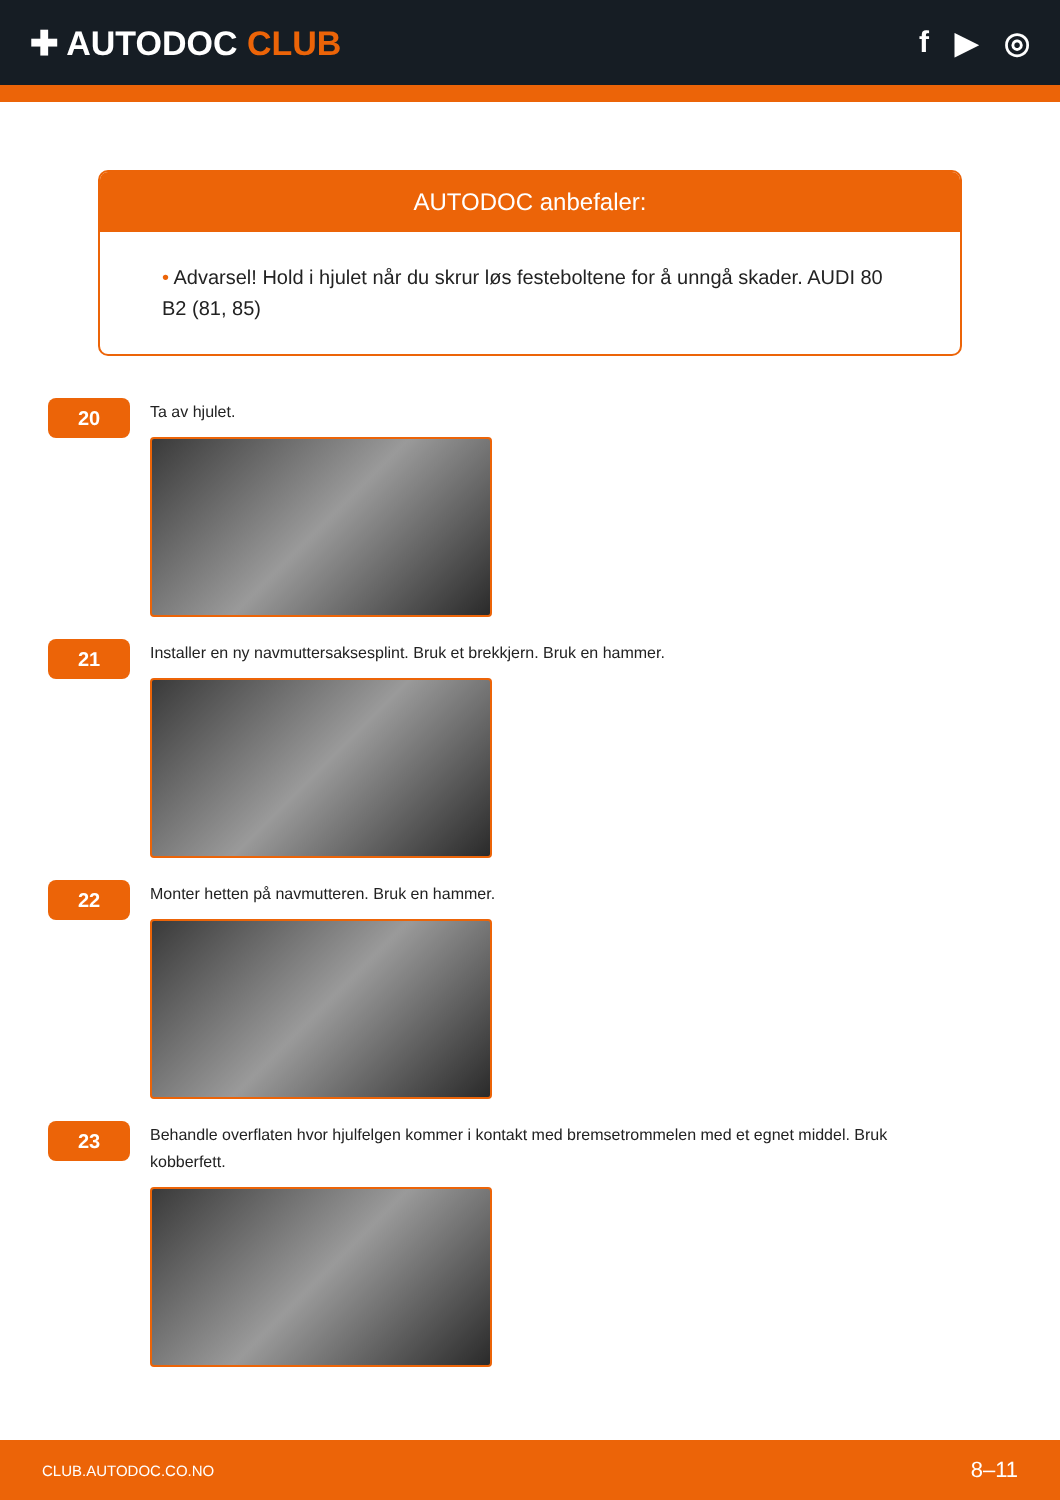✚ AUTODOC CLUB f ▶ ◎
AUTODOC anbefaler:
• Advarsel! Hold i hjulet når du skrur løs festeboltene for å unngå skader. AUDI 80 B2 (81, 85)
20
Ta av hjulet.
21
Installer en ny navmuttersaksesplint. Bruk et brekkjern. Bruk en hammer.
22
Monter hetten på navmutteren. Bruk en hammer.
23
Behandle overflaten hvor hjulfelgen kommer i kontakt med bremsetrommelen med et egnet middel. Bruk kobberfett.
CLUB.AUTODOC.CO.NO 8–11